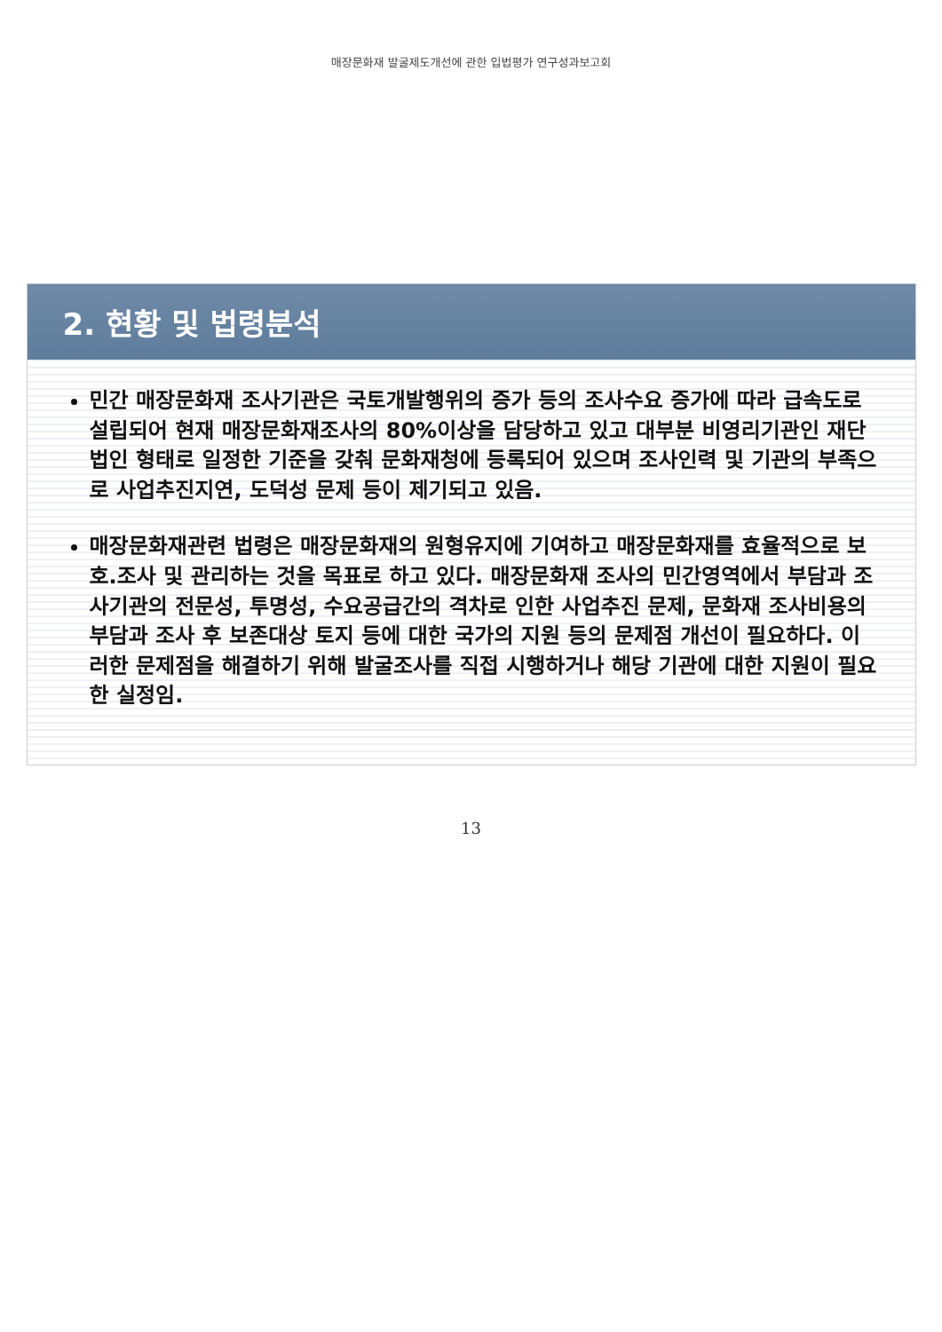매장문화재 발굴제도개선에 관한 입법평가 연구성과보고회
2. 현황 및 법령분석
민간 매장문화재 조사기관은 국토개발행위의 증가 등의 조사수요 증가에 따라 급속도로 설립되어 현재 매장문화재조사의 80%이상을 담당하고 있고 대부분 비영리기관인 재단법인 형태로 일정한 기준을 갖춰 문화재청에 등록되어 있으며 조사인력 및 기관의 부족으로 사업추진지연, 도덕성 문제 등이 제기되고 있음.
매장문화재관련 법령은 매장문화재의 원형유지에 기여하고 매장문화재를 효율적으로 보호.조사 및 관리하는 것을 목표로 하고 있다. 매장문화재 조사의 민간영역에서 부담과 조사기관의 전문성, 투명성, 수요공급간의 격차로 인한 사업추진 문제, 문화재 조사비용의 부담과 조사 후 보존대상 토지 등에 대한 국가의 지원 등의 문제점 개선이 필요하다. 이러한 문제점을 해결하기 위해 발굴조사를 직접 시행하거나 해당 기관에 대한 지원이 필요한 실정임.
13